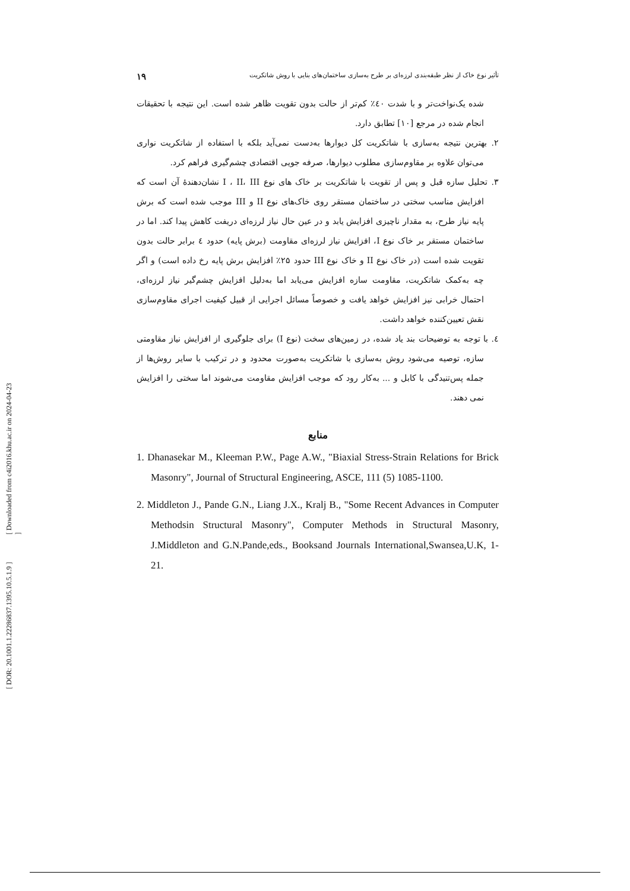[ Downloaded from c4i2016.khu.ac.ir on 2024-04-23 ]
[ DOR: 20.1001.1.22286837.1395.10.5.1.9 ]
تأثیر نوع خاک از نظر طبقه‌بندی لرزه‌ای بر طرح به‌سازی ساختمان‌های بنایی با روش شاتکریت ۱۹
شده یک‌نواخت‌تر و با شدت ٤٠٪ کم‌تر از حالت بدون تقویت ظاهر شده است. این نتیجه با تحقیقات انجام شده در مرجع [۱۰] تطابق دارد.
۲. بهترین نتیجه به‌سازی با شاتکریت کل دیوارها به‌دست نمی‌آید بلکه با استفاده از شاتکریت نواری می‌توان علاوه بر مقاوم‌سازی مطلوب دیوارها، صرفه جویی اقتصادی چشم‌گیری فراهم کرد.
۳. تحلیل سازه قبل و پس از تقویت با شاتکریت بر خاک های نوع I ، II، III نشان‌دهندهٔ آن است که افزایش مناسب سختی در ساختمان مستقر روی خاک‌های نوع II و III موجب شده است که برش پایه نیاز طرح، به مقدار ناچیزی افزایش یابد و در عین حال نیاز لرزه‌ای دریفت کاهش پیدا کند. اما در ساختمان مستقر بر خاک نوع I، افزایش نیاز لرزه‌ای مقاومت (برش پایه) حدود ٤ برابر حالت بدون تقویت شده است (در خاک نوع II و خاک نوع III حدود ۲۵٪ افزایش برش پایه رخ داده است) و اگر چه به‌کمک شاتکریت، مقاومت سازه افزایش می‌یابد اما به‌دلیل افزایش چشم‌گیر نیاز لرزه‌ای، احتمال خرابی نیز افزایش خواهد یافت و خصوصاً مسائل اجرایی از قبیل کیفیت اجرای مقاوم‌سازی نقش تعیین‌کننده خواهد داشت.
٤. با توجه به توضیحات بند یاد شده، در زمین‌های سخت (نوع I) برای جلوگیری از افزایش نیاز مقاومتی سازه، توصیه می‌شود روش به‌سازی با شاتکریت به‌صورت محدود و در ترکیب با سایر روش‌ها از جمله پس‌تنیدگی با کابل و ... به‌کار رود که موجب افزایش مقاومت می‌شوند اما سختی را افزایش نمی دهند.
منابع
1. Dhanasekar M., Kleeman P.W., Page A.W., "Biaxial Stress-Strain Relations for Brick Masonry", Journal of Structural Engineering, ASCE, 111 (5) 1085-1100.
2. Middleton J., Pande G.N., Liang J.X., Kralj B., "Some Recent Advances in Computer Methodsin Structural Masonry", Computer Methods in Structural Masonry, J.Middleton and G.N.Pande,eds., Booksand Journals International,Swansea,U.K, 1-21.